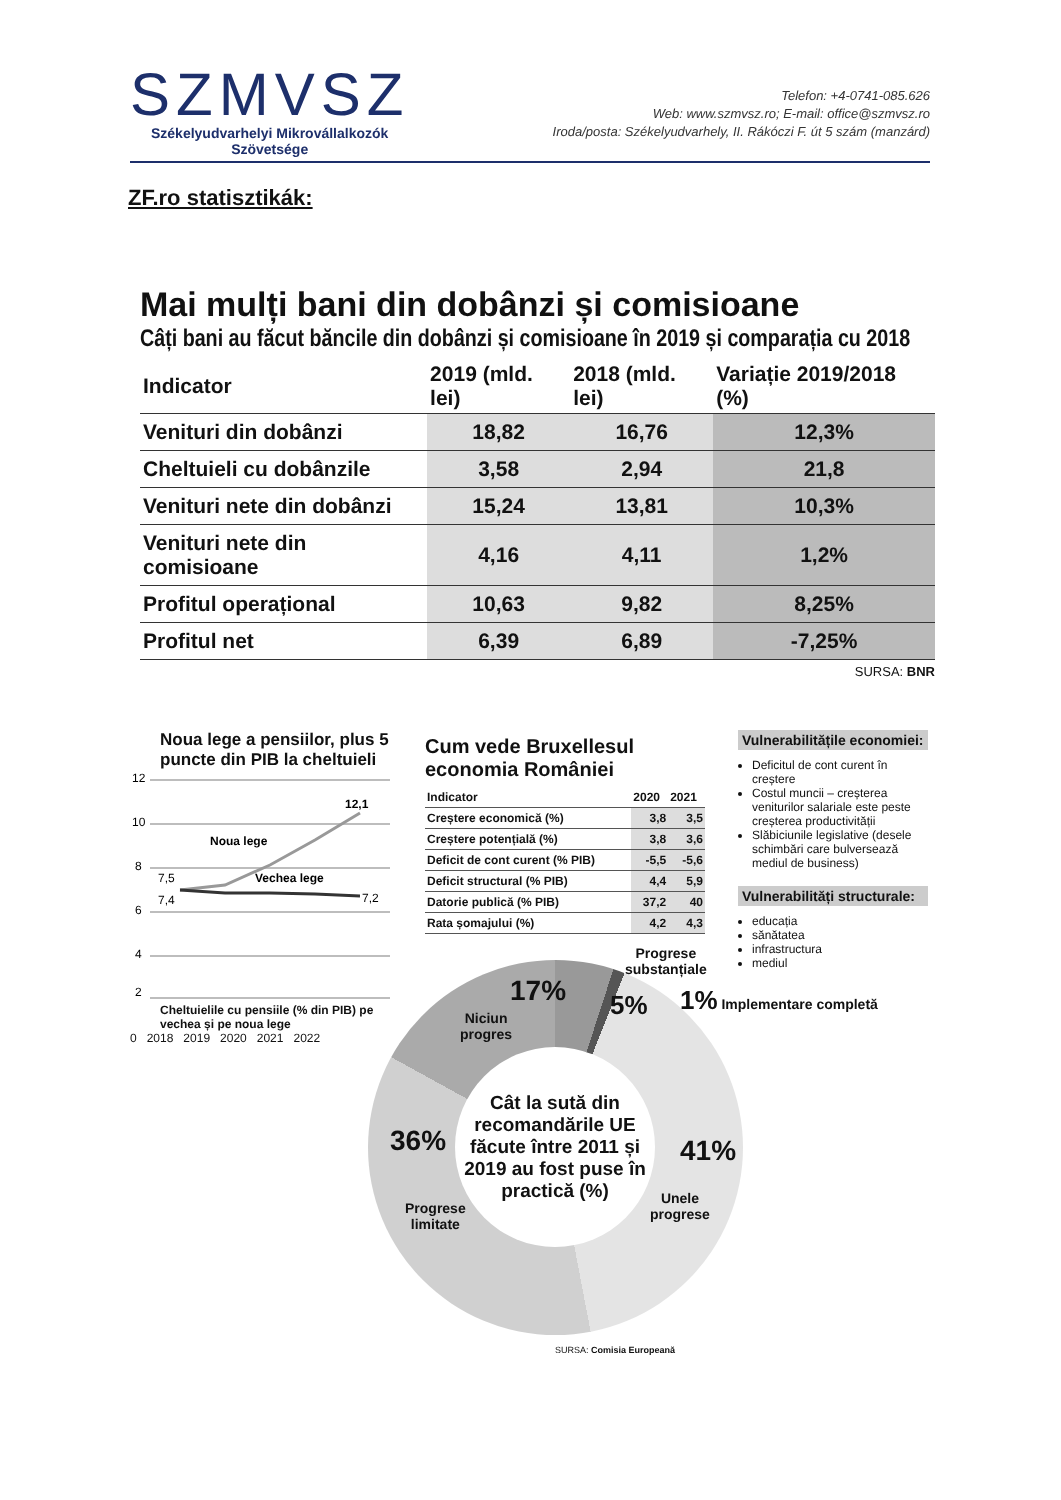SZMVSZ
Székelyudvarhelyi Mikrovállalkozók
Szövetsége
Telefon: +4-0741-085.626
Web: www.szmvsz.ro; E-mail: office@szmvsz.ro
Iroda/posta: Székelyudvarhely, II. Rákóczi F. út 5 szám (manzárd)
ZF.ro statisztikák:
Mai mulți bani din dobânzi și comisioane
Câți bani au făcut băncile din dobânzi și comisioane în 2019 și comparația cu 2018
| Indicator | 2019 (mld. lei) | 2018 (mld. lei) | Variație 2019/2018 (%) |
| --- | --- | --- | --- |
| Venituri din dobânzi | 18,82 | 16,76 | 12,3% |
| Cheltuieli cu dobânzile | 3,58 | 2,94 | 21,8 |
| Venituri nete din dobânzi | 15,24 | 13,81 | 10,3% |
| Venituri nete din comisioane | 4,16 | 4,11 | 1,2% |
| Profitul operațional | 10,63 | 9,82 | 8,25% |
| Profitul net | 6,39 | 6,89 | -7,25% |
SURSA: BNR
Noua lege a pensiilor, plus 5 puncte din PIB la cheltuieli
12
10
8
6
4
2
12,1
7,5
7,4
7,2
Noua lege
Vechea lege
Cheltuielile cu pensiile (% din PIB) pe vechea și pe noua lege
0 2018 2019 2020 2021 2022
Cum vede Bruxellesul economia României
| Indicator | 2020 | 2021 |
| --- | --- | --- |
| Creștere economică (%) | 3,8 | 3,5 |
| Creștere potențială (%) | 3,8 | 3,6 |
| Deficit de cont curent (% PIB) | -5,5 | -5,6 |
| Deficit structural (% PIB) | 4,4 | 5,9 |
| Datorie publică (% PIB) | 37,2 | 40 |
| Rata șomajului (%) | 4,2 | 4,3 |
Vulnerabilitățile economiei:
Deficitul de cont curent în creștere
Costul muncii – creșterea veniturilor salariale este peste creșterea productivității
Slăbiciunile legislative (desele schimbări care bulversează mediul de business)
Vulnerabilități structurale:
educația
sănătatea
infrastructura
mediul
Cât la sută din recomandările UE făcute între 2011 și 2019 au fost puse în practică (%)
Progrese
substanțiale
17%
Niciun
progres
5% 1% Implementare completă
36%
Progrese
limitate
41%
Unele
progrese
SURSA: Comisia Europeană